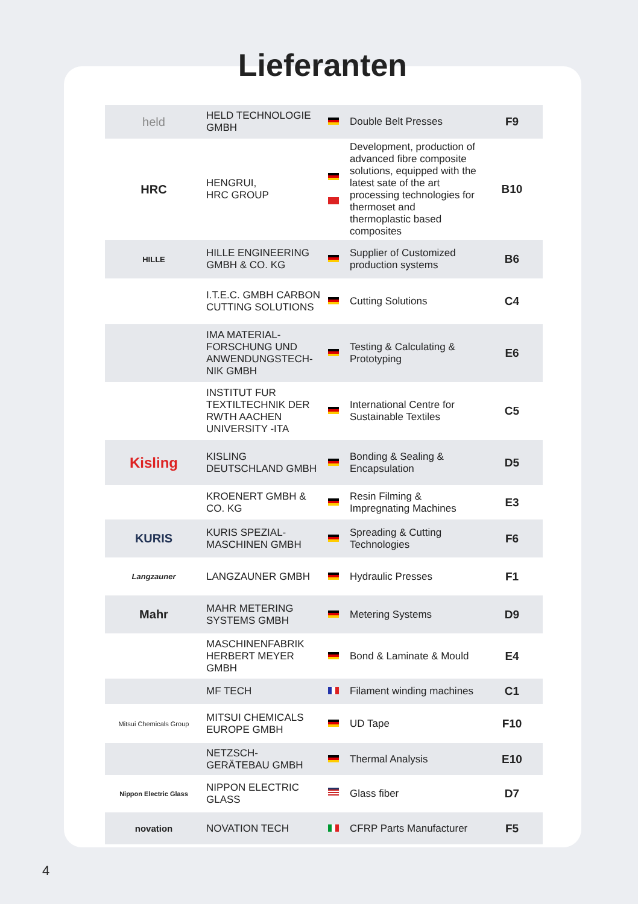Lieferanten
| held | HELD TECHNOLOGIE GMBH | | Double Belt Presses | F9 |
| HRC | HENGRUI, HRC GROUP | | Development, production of advanced fibre composite solutions, equipped with the latest sate of the art processing technologies for thermoset and thermoplastic based composites | B10 |
| HILLE | HILLE ENGINEERING GMBH & CO. KG | | Supplier of Customized production systems | B6 |
| | I.T.E.C. GMBH CARBON CUTTING SOLUTIONS | | Cutting Solutions | C4 |
| | IMA MATERIAL-FORSCHUNG UND ANWENDUNGSTECH-NIK GMBH | | Testing & Calculating & Prototyping | E6 |
| | INSTITUT FUR TEXTILTECHNIK DER RWTH AACHEN UNIVERSITY -ITA | | International Centre for Sustainable Textiles | C5 |
| Kisling | KISLING DEUTSCHLAND GMBH | | Bonding & Sealing & Encapsulation | D5 |
| | KROENERT GMBH & CO. KG | | Resin Filming & Impregnating Machines | E3 |
| KURIS | KURIS SPEZIAL-MASCHINEN GMBH | | Spreading & Cutting Technologies | F6 |
| Langzauner | LANGZAUNER GMBH | | Hydraulic Presses | F1 |
| Mahr | MAHR METERING SYSTEMS GMBH | | Metering Systems | D9 |
| | MASCHINENFABRIK HERBERT MEYER GMBH | | Bond & Laminate & Mould | E4 |
| | MF TECH | | Filament winding machines | C1 |
| Mitsui Chemicals Group | MITSUI CHEMICALS EUROPE GMBH | | UD Tape | F10 |
| | NETZSCH-GERÄTEBAU GMBH | | Thermal Analysis | E10 |
| Nippon Electric Glass | NIPPON ELECTRIC GLASS | | Glass fiber | D7 |
| novation | NOVATION TECH | | CFRP Parts Manufacturer | F5 |
4